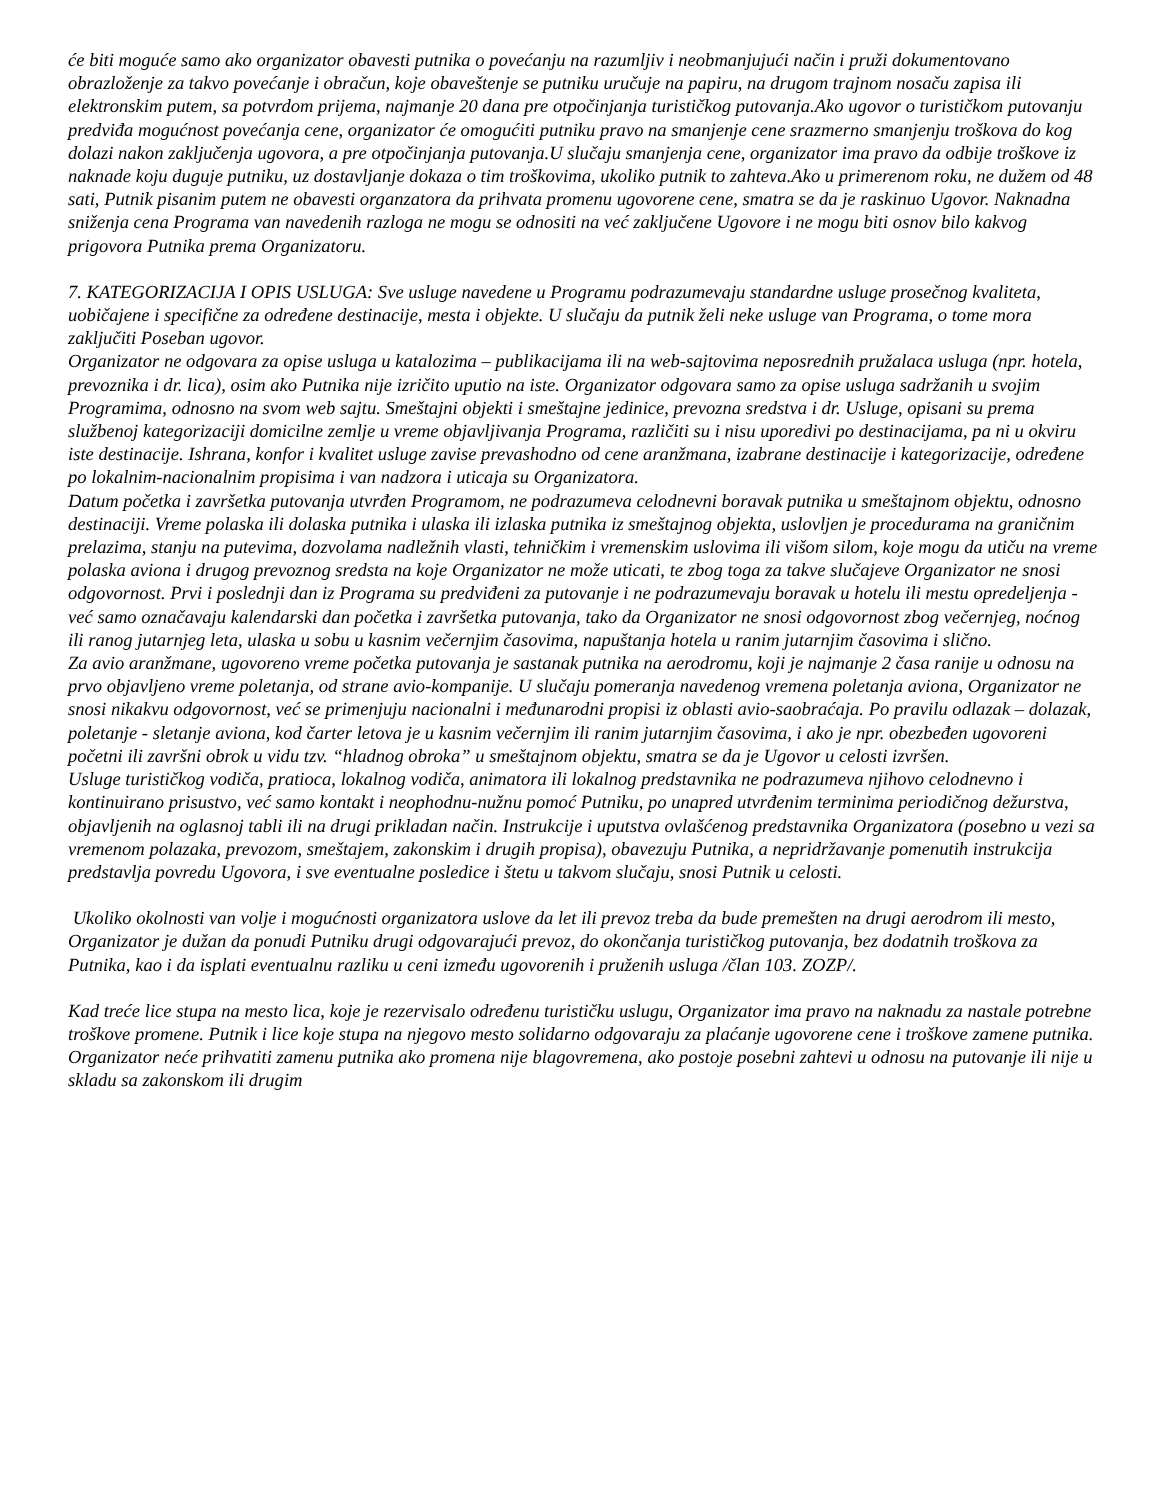će biti moguće samo ako organizator obavesti putnika o povećanju na razumljiv i neobmanjujući način i pruži dokumentovano obrazloženje za takvo povećanje i obračun, koje obaveštenje se putniku uručuje na papiru, na drugom trajnom nosaču zapisa ili elektronskim putem, sa potvrdom prijema, najmanje 20 dana pre otpočinjanja turističkog putovanja.Ako ugovor o turističkom putovanju predviđa mogućnost povećanja cene, organizator će omogućiti putniku pravo na smanjenje cene srazmerno smanjenju troškova do kog dolazi nakon zaključenja ugovora, a pre otpočinjanja putovanja.U slučaju smanjenja cene, organizator ima pravo da odbije troškove iz naknade koju duguje putniku, uz dostavljanje dokaza o tim troškovima, ukoliko putnik to zahteva.Ako u primerenom roku, ne dužem od 48 sati, Putnik pisanim putem ne obavesti organzatora da prihvata promenu ugovorene cene, smatra se da je raskinuo Ugovor. Naknadna sniženja cena Programa van navedenih razloga ne mogu se odnositi na već zaključene Ugovore i ne mogu biti osnov bilo kakvog prigovora Putnika prema Organizatoru.
7. KATEGORIZACIJA I OPIS USLUGA: Sve usluge navedene u Programu podrazumevaju standardne usluge prosečnog kvaliteta, uobičajene i specifične za određene destinacije, mesta i objekte. U slučaju da putnik želi neke usluge van Programa, o tome mora zaključiti Poseban ugovor.
Organizator ne odgovara za opise usluga u katalozima – publikacijama ili na web-sajtovima neposrednih pružalaca usluga (npr. hotela, prevoznika i dr. lica), osim ako Putnika nije izričito uputio na iste. Organizator odgovara samo za opise usluga sadržanih u svojim Programima, odnosno na svom web sajtu. Smeštajni objekti i smeštajne jedinice, prevozna sredstva i dr. Usluge, opisani su prema službenoj kategorizaciji domicilne zemlje u vreme objavljivanja Programa, različiti su i nisu uporedivi po destinacijama, pa ni u okviru iste destinacije. Ishrana, konfor i kvalitet usluge zavise prevashodno od cene aranžmana, izabrane destinacije i kategorizacije, određene po lokalnim-nacionalnim propisima i van nadzora i uticaja su Organizatora.
Datum početka i završetka putovanja utvrđen Programom, ne podrazumeva celodnevni boravak putnika u smeštajnom objektu, odnosno destinaciji. Vreme polaska ili dolaska putnika i ulaska ili izlaska putnika iz smeštajnog objekta, uslovljen je procedurama na graničnim prelazima, stanju na putevima, dozvolama nadležnih vlasti, tehničkim i vremenskim uslovima ili višom silom, koje mogu da utiču na vreme polaska aviona i drugog prevoznog sredsta na koje Organizator ne može uticati, te zbog toga za takve slučajeve Organizator ne snosi odgovornost. Prvi i poslednji dan iz Programa su predviđeni za putovanje i ne podrazumevaju boravak u hotelu ili mestu opredeljenja - već samo označavaju kalendarski dan početka i završetka putovanja, tako da Organizator ne snosi odgovornost zbog večernjeg, noćnog ili ranog jutarnjeg leta, ulaska u sobu u kasnim večernjim časovima, napuštanja hotela u ranim jutarnjim časovima i slično.
Za avio aranžmane, ugovoreno vreme početka putovanja je sastanak putnika na aerodromu, koji je najmanje 2 časa ranije u odnosu na prvo objavljeno vreme poletanja, od strane avio-kompanije. U slučaju pomeranja navedenog vremena poletanja aviona, Organizator ne snosi nikakvu odgovornost, već se primenjuju nacionalni i međunarodni propisi iz oblasti avio-saobraćaja. Po pravilu odlazak – dolazak, poletanje - sletanje aviona, kod čarter letova je u kasnim večernjim ili ranim jutarnjim časovima, i ako je npr. obezbeđen ugovoreni početni ili završni obrok u vidu tzv. “hladnog obroka” u smeštajnom objektu, smatra se da je Ugovor u celosti izvršen.
Usluge turističkog vodiča, pratioca, lokalnog vodiča, animatora ili lokalnog predstavnika ne podrazumeva njihovo celodnevno i kontinuirano prisustvo, već samo kontakt i neophodnu-nužnu pomoć Putniku, po unapred utvrđenim terminima periodičnog dežurstva, objavljenih na oglasnoj tabli ili na drugi prikladan način. Instrukcije i uputstva ovlašćenog predstavnika Organizatora (posebno u vezi sa vremenom polazaka, prevozom, smeštajem, zakonskim i drugih propisa), obavezuju Putnika, a nepridržavanje pomenutih instrukcija predstavlja povredu Ugovora, i sve eventualne posledice i štetu u takvom slučaju, snosi Putnik u celosti.
Ukoliko okolnosti van volje i mogućnosti organizatora uslove da let ili prevoz treba da bude premešten na drugi aerodrom ili mesto, Organizator je dužan da ponudi Putniku drugi odgovarajući prevoz, do okončanja turističkog putovanja, bez dodatnih troškova za Putnika, kao i da isplati eventualnu razliku u ceni između ugovorenih i pruženih usluga /član 103. ZOZP/.
Kad treće lice stupa na mesto lica, koje je rezervisalo određenu turističku uslugu, Organizator ima pravo na naknadu za nastale potrebne troškove promene. Putnik i lice koje stupa na njegovo mesto solidarno odgovaraju za plaćanje ugovorene cene i troškove zamene putnika. Organizator neće prihvatiti zamenu putnika ako promena nije blagovremena, ako postoje posebni zahtevi u odnosu na putovanje ili nije u skladu sa zakonskom ili drugim